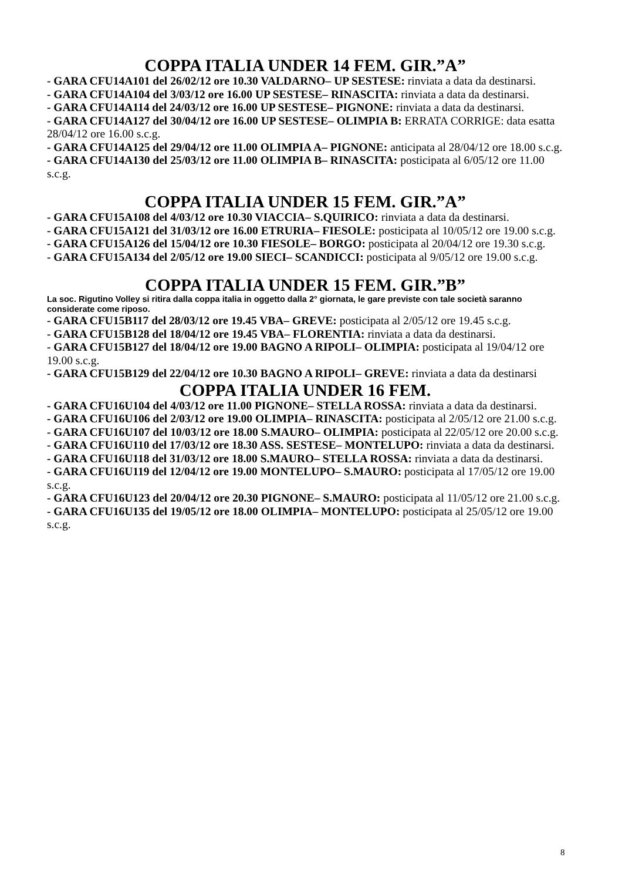COPPA ITALIA UNDER 14 FEM. GIR.”A”
- GARA CFU14A101 del 26/02/12 ore 10.30 VALDARNO– UP SESTESE: rinviata a data da destinarsi.
- GARA CFU14A104 del 3/03/12 ore 16.00 UP SESTESE– RINASCITA: rinviata a data da destinarsi.
- GARA CFU14A114 del 24/03/12 ore 16.00 UP SESTESE– PIGNONE: rinviata a data da destinarsi.
- GARA CFU14A127 del 30/04/12 ore 16.00 UP SESTESE– OLIMPIA B: ERRATA CORRIGE: data esatta 28/04/12 ore 16.00 s.c.g.
- GARA CFU14A125 del 29/04/12 ore 11.00 OLIMPIA A– PIGNONE: anticipata al 28/04/12 ore 18.00 s.c.g.
- GARA CFU14A130 del 25/03/12 ore 11.00 OLIMPIA B– RINASCITA: posticipata al 6/05/12 ore 11.00 s.c.g.
COPPA ITALIA UNDER 15 FEM. GIR.”A”
- GARA CFU15A108 del 4/03/12 ore 10.30 VIACCIA– S.QUIRICO: rinviata a data da destinarsi.
- GARA CFU15A121 del 31/03/12 ore 16.00 ETRURIA– FIESOLE: posticipata al 10/05/12 ore 19.00 s.c.g.
- GARA CFU15A126 del 15/04/12 ore 10.30 FIESOLE– BORGO: posticipata al 20/04/12 ore 19.30 s.c.g.
- GARA CFU15A134 del 2/05/12 ore 19.00 SIECI– SCANDICCI: posticipata al 9/05/12 ore 19.00 s.c.g.
COPPA ITALIA UNDER 15 FEM. GIR.”B”
La soc. Rigutino Volley si ritira dalla coppa italia in oggetto dalla 2° giornata, le gare previste con tale società saranno considerate come riposo.
- GARA CFU15B117 del 28/03/12 ore 19.45 VBA– GREVE: posticipata al 2/05/12 ore 19.45 s.c.g.
- GARA CFU15B128 del 18/04/12 ore 19.45 VBA– FLORENTIA: rinviata a data da destinarsi.
- GARA CFU15B127 del 18/04/12 ore 19.00 BAGNO A RIPOLI– OLIMPIA: posticipata al 19/04/12 ore 19.00 s.c.g.
- GARA CFU15B129 del 22/04/12 ore 10.30 BAGNO A RIPOLI– GREVE: rinviata a data da destinarsi
COPPA ITALIA UNDER 16 FEM.
- GARA CFU16U104 del 4/03/12 ore 11.00 PIGNONE– STELLA ROSSA: rinviata a data da destinarsi.
- GARA CFU16U106 del 2/03/12 ore 19.00 OLIMPIA– RINASCITA: posticipata al 2/05/12 ore 21.00 s.c.g.
- GARA CFU16U107 del 10/03/12 ore 18.00 S.MAURO– OLIMPIA: posticipata al 22/05/12 ore 20.00 s.c.g.
- GARA CFU16U110 del 17/03/12 ore 18.30 ASS. SESTESE– MONTELUPO: rinviata a data da destinarsi.
- GARA CFU16U118 del 31/03/12 ore 18.00 S.MAURO– STELLA ROSSA: rinviata a data da destinarsi.
- GARA CFU16U119 del 12/04/12 ore 19.00 MONTELUPO– S.MAURO: posticipata al 17/05/12 ore 19.00 s.c.g.
- GARA CFU16U123 del 20/04/12 ore 20.30 PIGNONE– S.MAURO: posticipata al 11/05/12 ore 21.00 s.c.g.
- GARA CFU16U135 del 19/05/12 ore 18.00 OLIMPIA– MONTELUPO: posticipata al 25/05/12 ore 19.00 s.c.g.
8